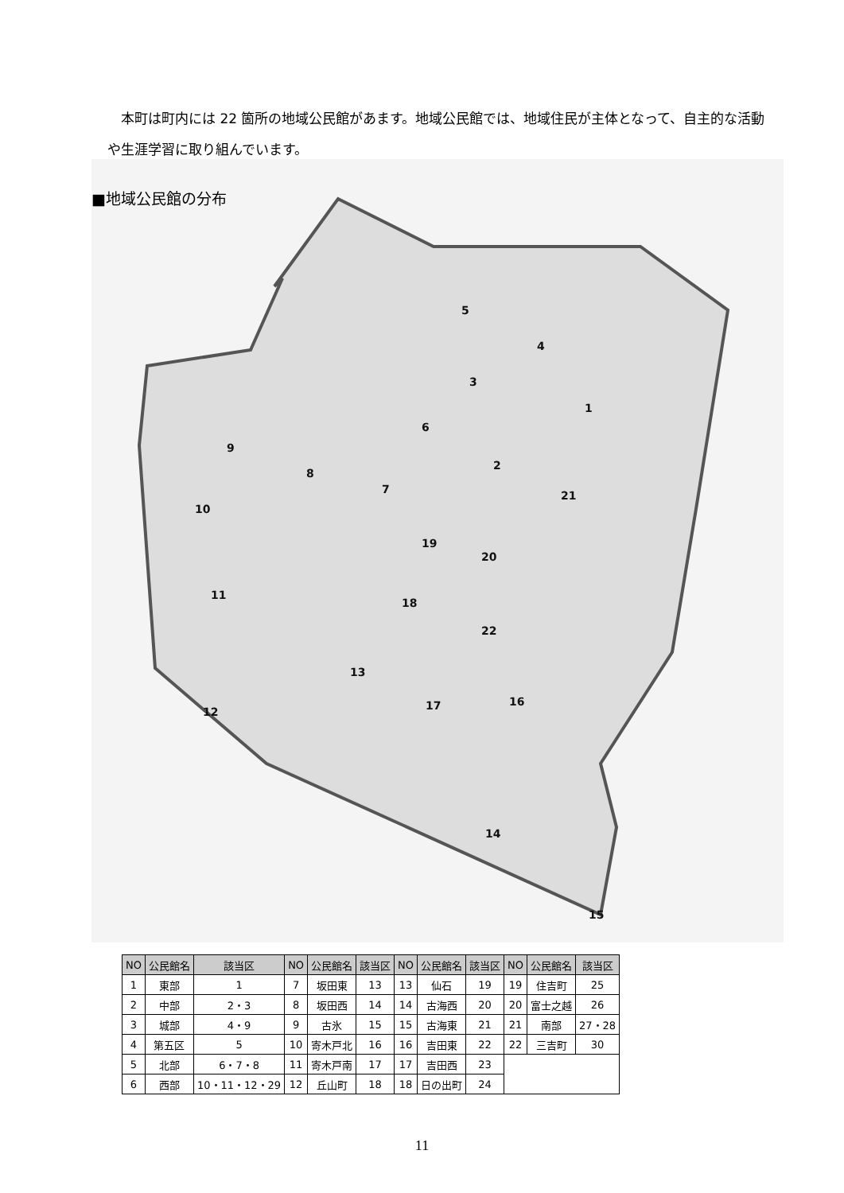本町は町内には 22 箇所の地域公民館があます。地域公民館では、地域住民が主体となって、自主的な活動や生涯学習に取り組んでいます。
1
2
3
4
5
6
7
8
9
10
11
12
13
14
15
16
17
18
19
20
21
22
■地域公民館の分布
| NO | 公民館名 | 該当区 | NO | 公民館名 | 該当区 | NO | 公民館名 | 該当区 | NO | 公民館名 | 該当区 |
| --- | --- | --- | --- | --- | --- | --- | --- | --- | --- | --- | --- |
| 1 | 東部 | 1 | 7 | 坂田東 | 13 | 13 | 仙石 | 19 | 19 | 住吉町 | 25 |
| 2 | 中部 | 2・3 | 8 | 坂田西 | 14 | 14 | 古海西 | 20 | 20 | 富士之越 | 26 |
| 3 | 城部 | 4・9 | 9 | 古氷 | 15 | 15 | 古海東 | 21 | 21 | 南部 | 27・28 |
| 4 | 第五区 | 5 | 10 | 寄木戸北 | 16 | 16 | 吉田東 | 22 | 22 | 三吉町 | 30 |
| 5 | 北部 | 6・7・8 | 11 | 寄木戸南 | 17 | 17 | 吉田西 | 23 | | | |
| 6 | 西部 | 10・11・12・29 | 12 | 丘山町 | 18 | 18 | 日の出町 | 24 | | | |
11